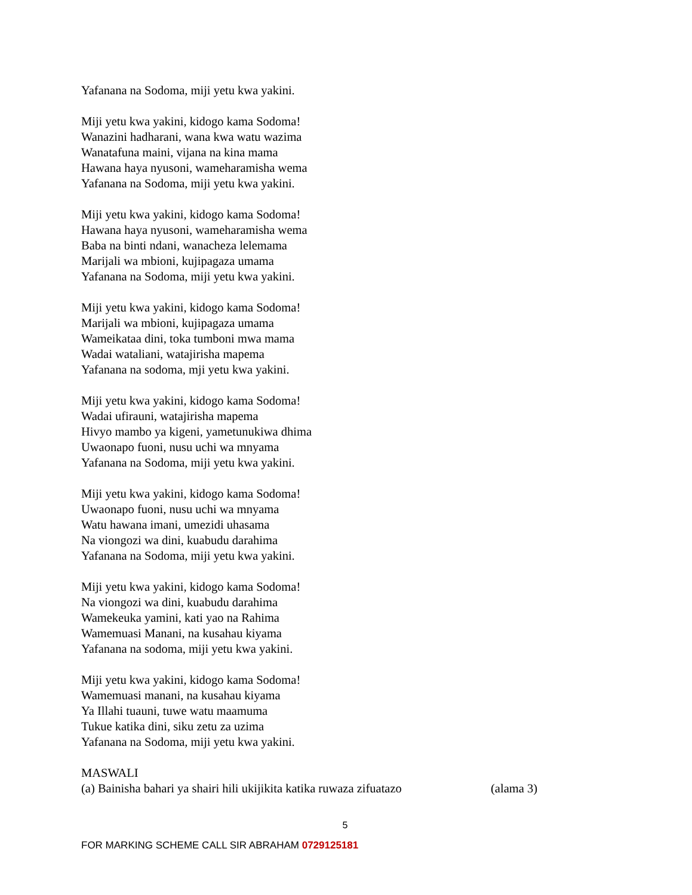Yafanana na Sodoma, miji yetu kwa yakini.
Miji yetu kwa yakini, kidogo kama Sodoma!
Wanazini hadharani, wana kwa watu wazima
Wanatafuna maini, vijana na kina mama
Hawana haya nyusoni, wameharamisha wema
Yafanana na Sodoma, miji yetu kwa yakini.
Miji yetu kwa yakini, kidogo kama Sodoma!
Hawana haya nyusoni, wameharamisha wema
Baba na binti ndani, wanacheza lelemama
Marijali wa mbioni, kujipagaza umama
Yafanana na Sodoma, miji yetu kwa yakini.
Miji yetu kwa yakini, kidogo kama Sodoma!
Marijali wa mbioni, kujipagaza umama
Wameikataa dini, toka tumboni mwa mama
Wadai wataliani, watajirisha mapema
Yafanana na sodoma, mji yetu kwa yakini.
Miji yetu kwa yakini, kidogo kama Sodoma!
Wadai ufirauni, watajirisha mapema
Hivyo mambo ya kigeni, yametunukiwa dhima
Uwaonapo fuoni, nusu uchi wa mnyama
Yafanana na Sodoma, miji yetu kwa yakini.
Miji yetu kwa yakini, kidogo kama Sodoma!
Uwaonapo fuoni, nusu uchi wa mnyama
Watu hawana imani, umezidi uhasama
Na viongozi wa dini, kuabudu darahima
Yafanana na Sodoma, miji yetu kwa yakini.
Miji yetu kwa yakini, kidogo kama Sodoma!
Na viongozi wa dini, kuabudu darahima
Wamekeuka yamini, kati yao na Rahima
Wamemuasi Manani, na kusahau kiyama
Yafanana na sodoma, miji yetu kwa yakini.
Miji yetu kwa yakini, kidogo kama Sodoma!
Wamemuasi manani, na kusahau kiyama
Ya Illahi tuauni, tuwe watu maamuma
Tukue katika dini, siku zetu za uzima
Yafanana na Sodoma, miji yetu kwa yakini.
MASWALI
(a) Bainisha bahari ya shairi hili ukijikita katika ruwaza zifuatazo (alama 3)
5
FOR MARKING SCHEME CALL SIR ABRAHAM 0729125181